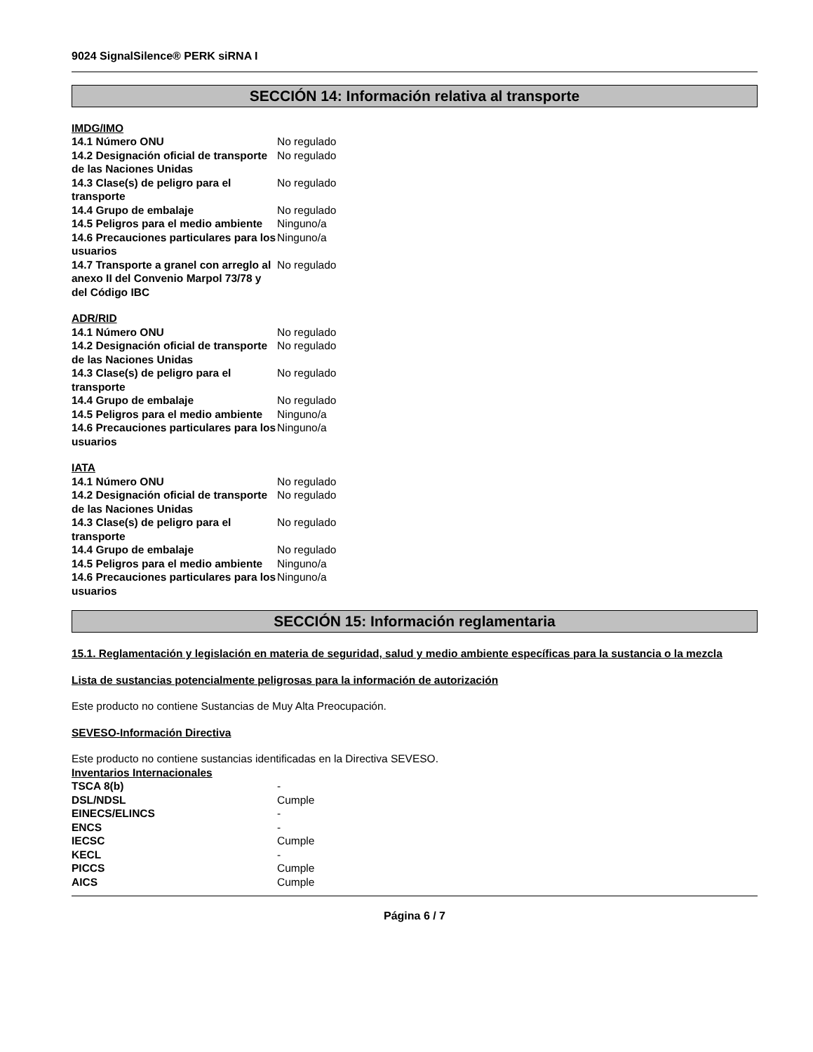9024 SignalSilence® PERK siRNA I
SECCIÓN 14: Información relativa al transporte
IMDG/IMO
| 14.1 Número ONU | No regulado |
| 14.2 Designación oficial de transporte de las Naciones Unidas | No regulado |
| 14.3 Clase(s) de peligro para el transporte | No regulado |
| 14.4 Grupo de embalaje | No regulado |
| 14.5 Peligros para el medio ambiente | Ninguno/a |
| 14.6 Precauciones particulares para los usuarios | Ninguno/a |
| 14.7 Transporte a granel con arreglo al anexo II del Convenio Marpol 73/78 y del Código IBC | No regulado |
ADR/RID
| 14.1 Número ONU | No regulado |
| 14.2 Designación oficial de transporte de las Naciones Unidas | No regulado |
| 14.3 Clase(s) de peligro para el transporte | No regulado |
| 14.4 Grupo de embalaje | No regulado |
| 14.5 Peligros para el medio ambiente | Ninguno/a |
| 14.6 Precauciones particulares para los usuarios | Ninguno/a |
IATA
| 14.1 Número ONU | No regulado |
| 14.2 Designación oficial de transporte de las Naciones Unidas | No regulado |
| 14.3 Clase(s) de peligro para el transporte | No regulado |
| 14.4 Grupo de embalaje | No regulado |
| 14.5 Peligros para el medio ambiente | Ninguno/a |
| 14.6 Precauciones particulares para los usuarios | Ninguno/a |
SECCIÓN 15: Información reglamentaria
15.1. Reglamentación y legislación en materia de seguridad, salud y medio ambiente específicas para la sustancia o la mezcla
Lista de sustancias potencialmente peligrosas para la información de autorización
Este producto no contiene Sustancias de Muy Alta Preocupación.
SEVESO-Información Directiva
Este producto no contiene sustancias identificadas en la Directiva SEVESO.
Inventarios Internacionales
| TSCA 8(b) | - |
| DSL/NDSL | Cumple |
| EINECS/ELINCS | - |
| ENCS | - |
| IECSC | Cumple |
| KECL | - |
| PICCS | Cumple |
| AICS | Cumple |
Página 6 / 7